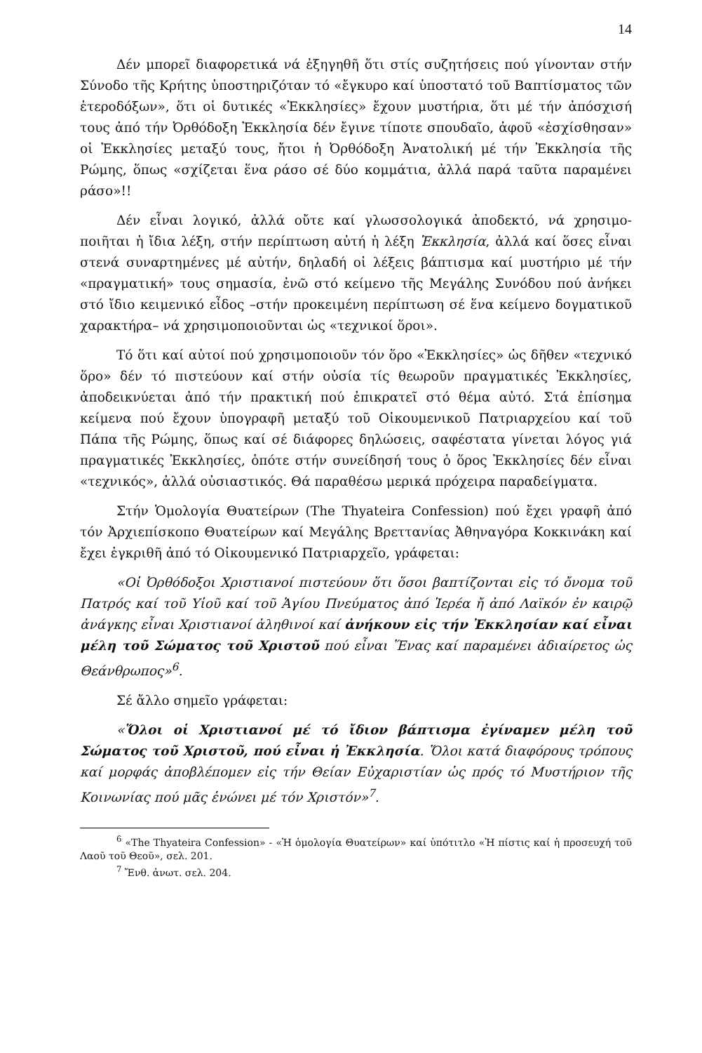14
Δέν μπορεῖ διαφορετικά νά ἐξηγηθῆ ὅτι στίς συζητήσεις πού γίνονταν στήν Σύνοδο τῆς Κρήτης ὑποστηριζόταν τό «ἔγκυρο καί ὑποστατό τοῦ Βαπτίσματος τῶν ἑτεροδόξων», ὅτι οἱ δυτικές «Ἐκκλησίες» ἔχουν μυστήρια, ὅτι μέ τήν ἀπόσχισή τους ἀπό τήν Ὀρθόδοξη Ἐκκλησία δέν ἔγινε τίποτε σπουδαῖο, ἀφοῦ «ἐσχίσθησαν» οἱ Ἐκκλησίες μεταξύ τους, ἤτοι ἡ Ὀρθόδοξη Ἀνατολική μέ τήν Ἐκκλησία τῆς Ρώμης, ὅπως «σχίζεται ἕνα ράσο σέ δύο κομμάτια, ἀλλά παρά ταῦτα παραμένει ράσο»!!
Δέν εἶναι λογικό, ἀλλά οὔτε καί γλωσσολογικά ἀποδεκτό, νά χρησιμο-ποιῆται ἡ ἴδια λέξη, στήν περίπτωση αὐτή ἡ λέξη Ἐκκλησία, ἀλλά καί ὅσες εἶναι στενά συναρτημένες μέ αὐτήν, δηλαδή οἱ λέξεις βάπτισμα καί μυστήριο μέ τήν «πραγματική» τους σημασία, ἐνῶ στό κείμενο τῆς Μεγάλης Συνόδου πού ἀνήκει στό ἴδιο κειμενικό εἶδος –στήν προκειμένη περίπτωση σέ ἕνα κείμενο δογματικοῦ χαρακτήρα– νά χρησιμοποιοῦνται ὡς «τεχνικοί ὅροι».
Τό ὅτι καί αὐτοί πού χρησιμοποιοῦν τόν ὅρο «Ἐκκλησίες» ὡς δῆθεν «τεχνικό ὅρο» δέν τό πιστεύουν καί στήν οὐσία τίς θεωροῦν πραγματικές Ἐκκλησίες, ἀποδεικνύεται ἀπό τήν πρακτική πού ἐπικρατεῖ στό θέμα αὐτό. Στά ἐπίσημα κείμενα πού ἔχουν ὑπογραφῆ μεταξύ τοῦ Οἰκουμενικοῦ Πατριαρχείου καί τοῦ Πάπα τῆς Ρώμης, ὅπως καί σέ διάφορες δηλώσεις, σαφέστατα γίνεται λόγος γιά πραγματικές Ἐκκλησίες, ὁπότε στήν συνείδησή τους ὁ ὅρος Ἐκκλησίες δέν εἶναι «τεχνικός», ἀλλά οὐσιαστικός. Θά παραθέσω μερικά πρόχειρα παραδείγματα.
Στήν Ὁμολογία Θυατείρων (The Thyateira Confession) πού ἔχει γραφῆ ἀπό τόν Ἀρχιεπίσκοπο Θυατείρων καί Μεγάλης Βρεττανίας Ἀθηναγόρα Κοκκινάκη καί ἔχει ἐγκριθῆ ἀπό τό Οἰκουμενικό Πατριαρχεῖο, γράφεται:
«Οἱ Ὀρθόδοξοι Χριστιανοί πιστεύουν ὅτι ὅσοι βαπτίζονται εἰς τό ὄνομα τοῦ Πατρός καί τοῦ Υἱοῦ καί τοῦ Ἁγίου Πνεύματος ἀπό Ἱερέα ἤ ἀπό Λαϊκόν ἐν καιρῷ ἀνάγκης εἶναι Χριστιανοί ἀληθινοί καί ἀνήκουν εἰς τήν Ἐκκλησίαν καί εἶναι μέλη τοῦ Σώματος τοῦ Χριστοῦ πού εἶναι Ἕνας καί παραμένει ἀδιαίρετος ὡς Θεάνθρωπος»<sup>6</sup>.
Σέ ἄλλο σημεῖο γράφεται:
«Ὅλοι οἱ Χριστιανοί μέ τό ἴδιον βάπτισμα ἐγίναμεν μέλη τοῦ Σώματος τοῦ Χριστοῦ, πού εἶναι ἡ Ἐκκλησία. Ὅλοι κατά διαφόρους τρόπους καί μορφάς ἀποβλέπομεν εἰς τήν Θείαν Εὐχαριστίαν ὡς πρός τό Μυστήριον τῆς Κοινωνίας πού μᾶς ἑνώνει μέ τόν Χριστόν»<sup>7</sup>.
<sup>6</sup> «The Thyateira Confession» - «Ἡ ὁμολογία Θυατείρων» καί ὑπότιτλο «Ἡ πίστις καί ἡ προσευχή τοῦ Λαοῦ τοῦ Θεοῦ», σελ. 201.
<sup>7</sup> Ἔνθ. ἀνωτ. σελ. 204.